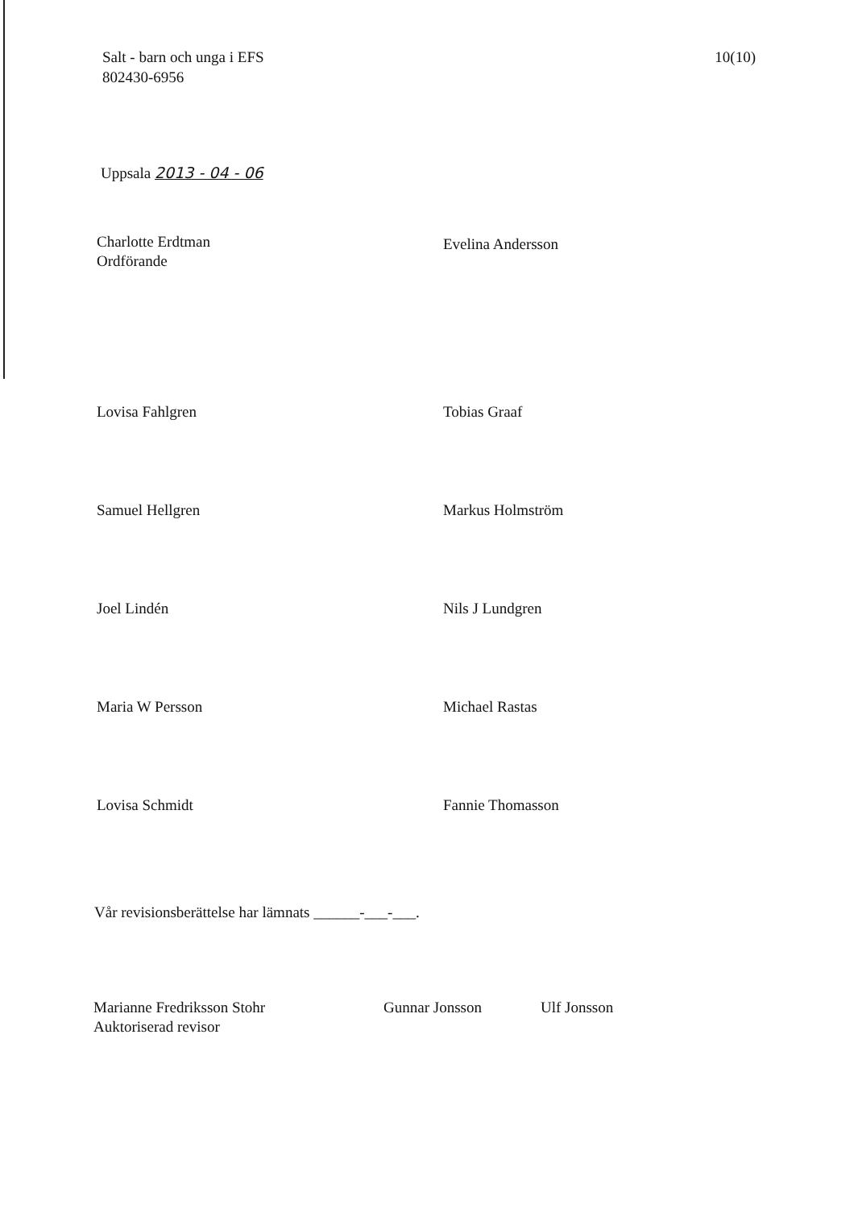Salt - barn och unga i EFS
802430-6956
10(10)
Uppsala 2013 - 04 - 06
Charlotte Erdtman
Ordförande
Evelina Andersson
Lovisa Fahlgren
Tobias Graaf
Samuel Hellgren
Markus Holmström
Joel Lindén
Nils J Lundgren
Maria W Persson
Michael Rastas
Lovisa Schmidt
Fannie Thomasson
Vår revisionsberättelse har lämnats ______-___-___.
Marianne Fredriksson Stohr
Auktoriserad revisor
Gunnar Jonsson Ulf Jonsson